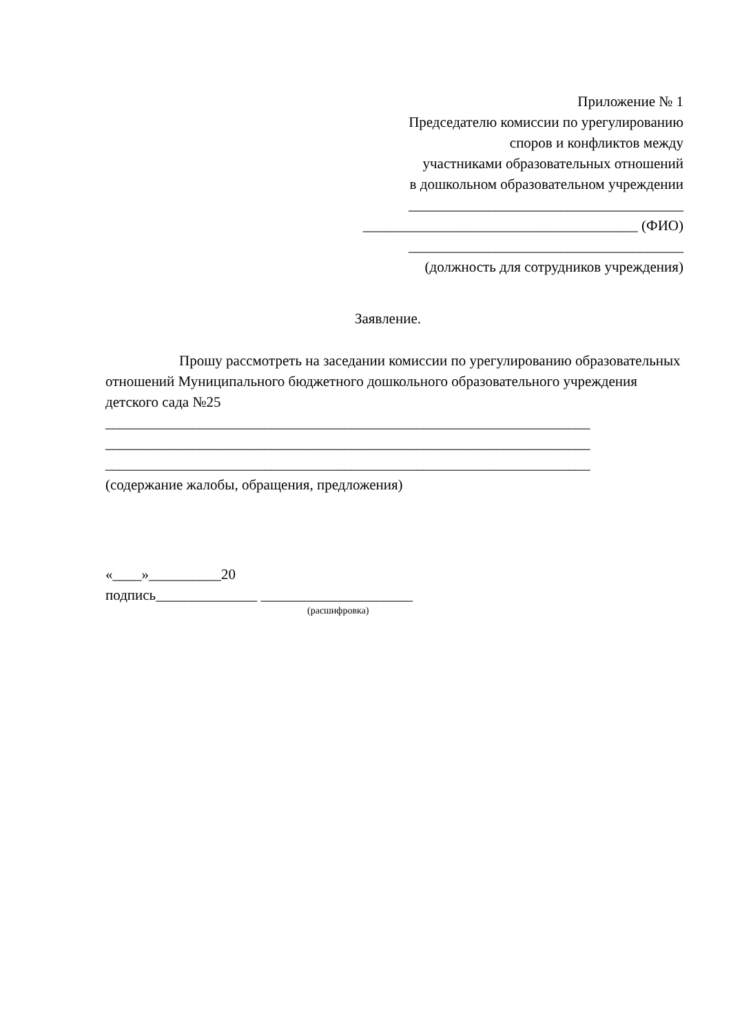Приложение № 1
Председателю комиссии по урегулированию
споров и конфликтов между
участниками образовательных отношений
в дошкольном образовательном учреждении
______________________________________
______________________________________ (ФИО)
______________________________________
(должность для сотрудников учреждения)
Заявление.
Прошу рассмотреть на заседании комиссии по урегулированию образовательных отношений Муниципального бюджетного дошкольного образовательного учреждения детского сада №25
___________________________________________________________________
___________________________________________________________________
___________________________________________________________________
(содержание жалобы, обращения, предложения)
«____»__________20
подпись______________ _____________________
(расшифровка)